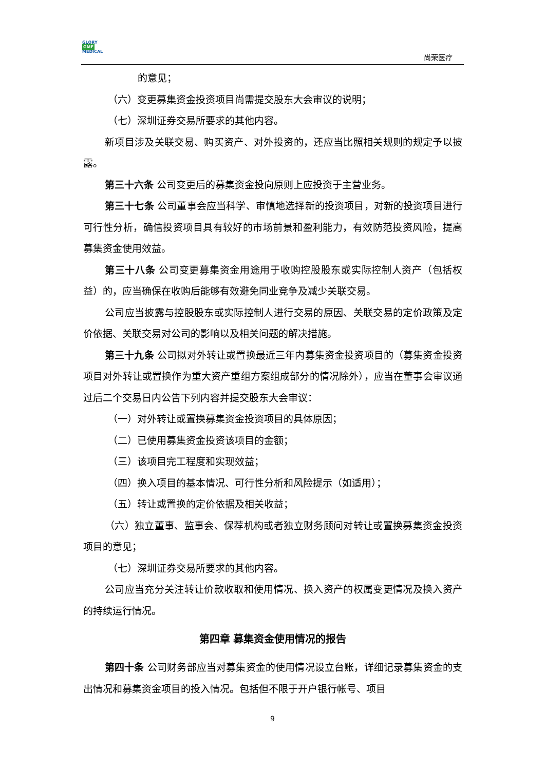GLORY
GMF
MEDICAL
尚荣医疗
的意见；
（六）变更募集资金投资项目尚需提交股东大会审议的说明；
（七）深圳证券交易所要求的其他内容。
新项目涉及关联交易、购买资产、对外投资的，还应当比照相关规则的规定予以披露。
第三十六条 公司变更后的募集资金投向原则上应投资于主营业务。
第三十七条 公司董事会应当科学、审慎地选择新的投资项目，对新的投资项目进行可行性分析，确信投资项目具有较好的市场前景和盈利能力，有效防范投资风险，提高募集资金使用效益。
第三十八条 公司变更募集资金用途用于收购控股股东或实际控制人资产（包括权益）的，应当确保在收购后能够有效避免同业竞争及减少关联交易。
公司应当披露与控股股东或实际控制人进行交易的原因、关联交易的定价政策及定价依据、关联交易对公司的影响以及相关问题的解决措施。
第三十九条 公司拟对外转让或置换最近三年内募集资金投资项目的（募集资金投资项目对外转让或置换作为重大资产重组方案组成部分的情况除外），应当在董事会审议通过后二个交易日内公告下列内容并提交股东大会审议：
（一）对外转让或置换募集资金投资项目的具体原因；
（二）已使用募集资金投资该项目的金额；
（三）该项目完工程度和实现效益；
（四）换入项目的基本情况、可行性分析和风险提示（如适用）；
（五）转让或置换的定价依据及相关收益；
（六）独立董事、监事会、保荐机构或者独立财务顾问对转让或置换募集资金投资项目的意见；
（七）深圳证券交易所要求的其他内容。
公司应当充分关注转让价款收取和使用情况、换入资产的权属变更情况及换入资产的持续运行情况。
第四章 募集资金使用情况的报告
第四十条 公司财务部应当对募集资金的使用情况设立台账，详细记录募集资金的支出情况和募集资金项目的投入情况。包括但不限于开户银行帐号、项目
9